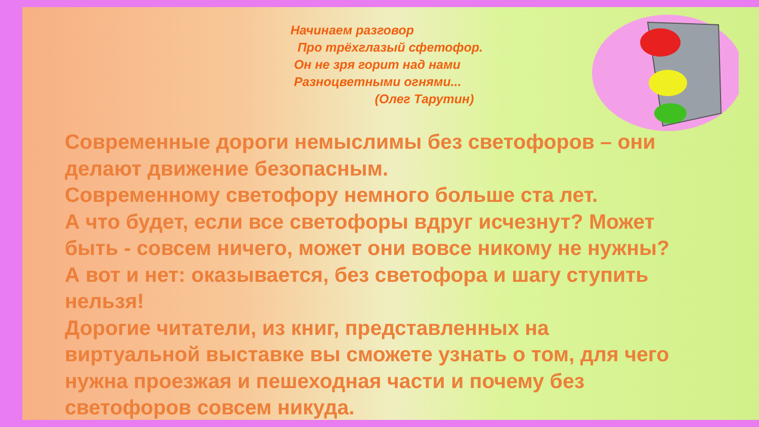Начинаем разговор
Про трёхглазый сфетофор.
Он не зря горит над нами
Разноцветными огнями...
(Олег Тарутин)
Современные дороги немыслимы без светофоров – они делают движение безопасным.
Современному светофору немного больше ста лет.
А что будет, если все светофоры вдруг исчезнут? Может быть - совсем ничего, может они вовсе никому не нужны? А вот и нет: оказывается, без светофора и шагу ступить нельзя!
Дорогие читатели, из книг, представленных на виртуальной выставке вы сможете узнать о том, для чего нужна проезжая и пешеходная части и почему без светофоров совсем никуда.